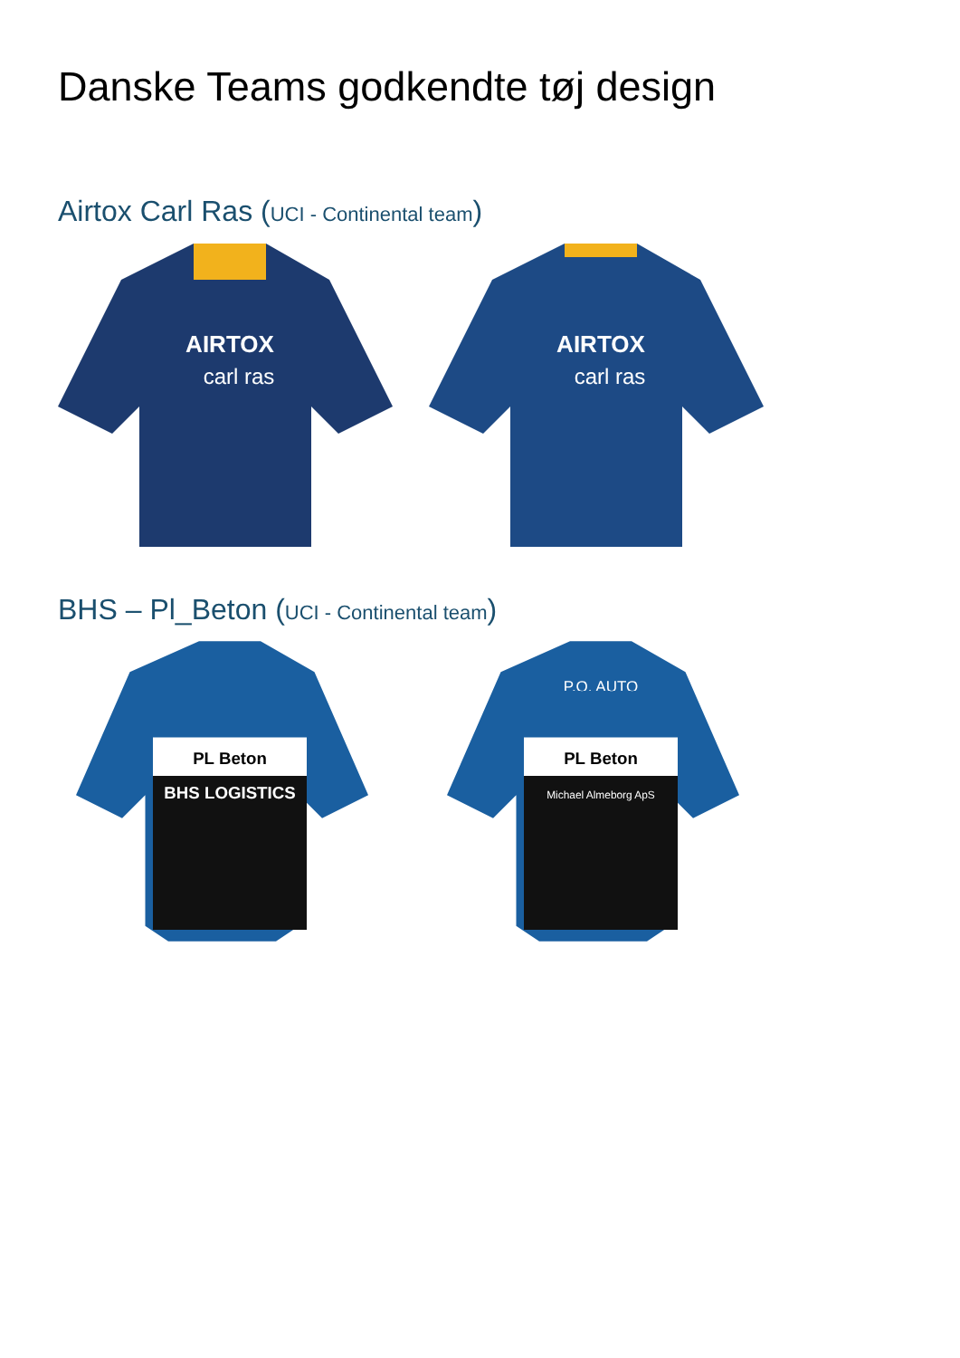Danske Teams godkendte tøj design
Airtox Carl Ras (UCI - Continental team)
AIRTOX
carl ras
AIRTOX
carl ras
BHS – Pl_Beton (UCI - Continental team)
PL Beton
BHS LOGISTICS
P.O. AUTO
PL Beton
Michael Almeborg ApS